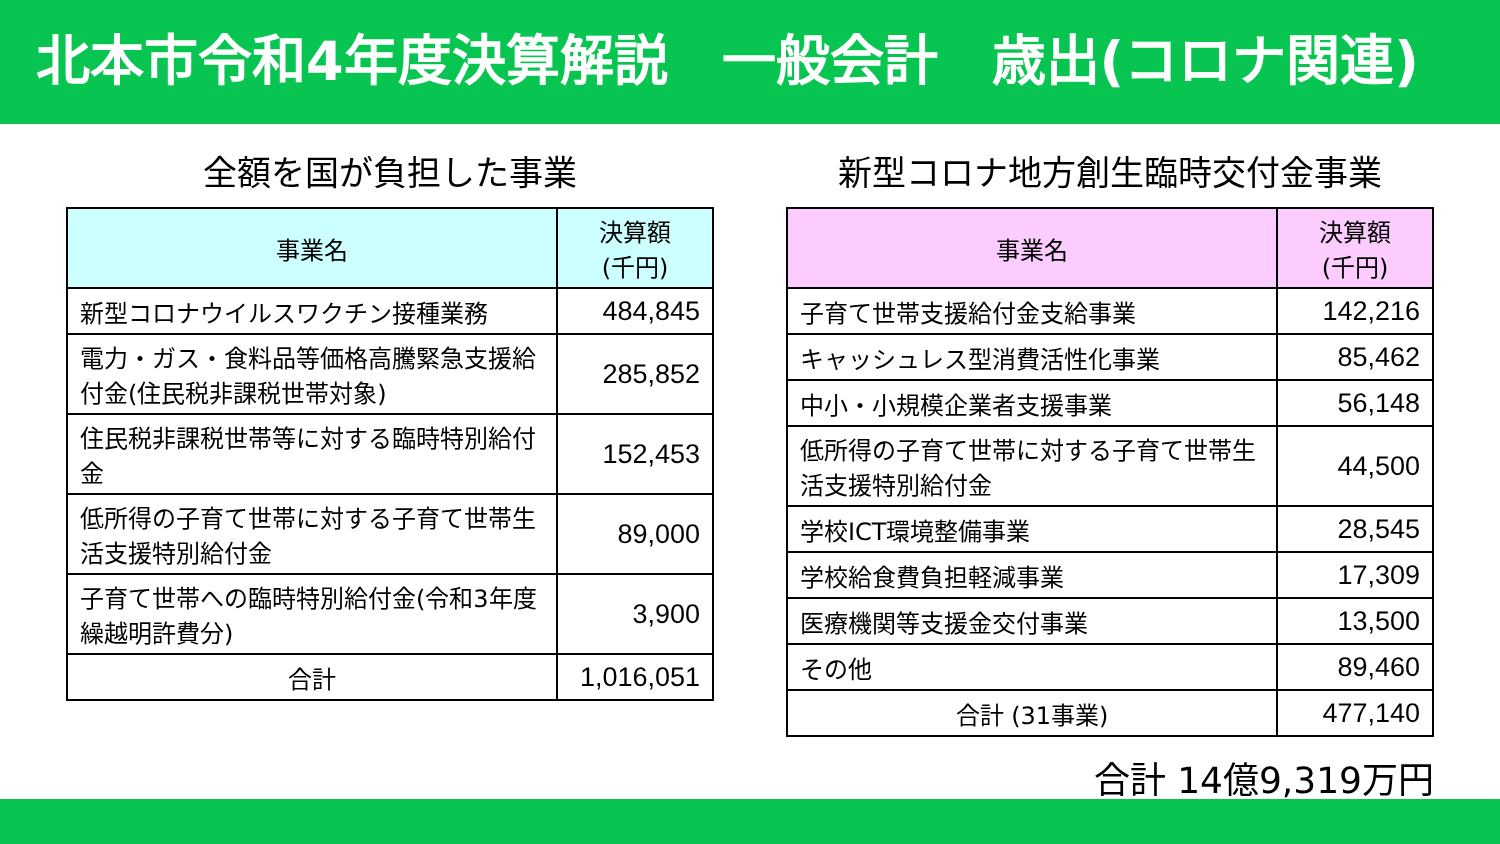北本市令和4年度決算解説　一般会計　歳出(コロナ関連)
全額を国が負担した事業
| 事業名 | 決算額 (千円) |
| --- | --- |
| 新型コロナウイルスワクチン接種業務 | 484,845 |
| 電力・ガス・食料品等価格高騰緊急支援給付金(住民税非課税世帯対象) | 285,852 |
| 住民税非課税世帯等に対する臨時特別給付金 | 152,453 |
| 低所得の子育て世帯に対する子育て世帯生活支援特別給付金 | 89,000 |
| 子育て世帯への臨時特別給付金(令和3年度繰越明許費分) | 3,900 |
| 合計 | 1,016,051 |
新型コロナ地方創生臨時交付金事業
| 事業名 | 決算額 (千円) |
| --- | --- |
| 子育て世帯支援給付金支給事業 | 142,216 |
| キャッシュレス型消費活性化事業 | 85,462 |
| 中小・小規模企業者支援事業 | 56,148 |
| 低所得の子育て世帯に対する子育て世帯生活支援特別給付金 | 44,500 |
| 学校ICT環境整備事業 | 28,545 |
| 学校給食費負担軽減事業 | 17,309 |
| 医療機関等支援金交付事業 | 13,500 |
| その他 | 89,460 |
| 合計 (31事業) | 477,140 |
合計 14億9,319万円